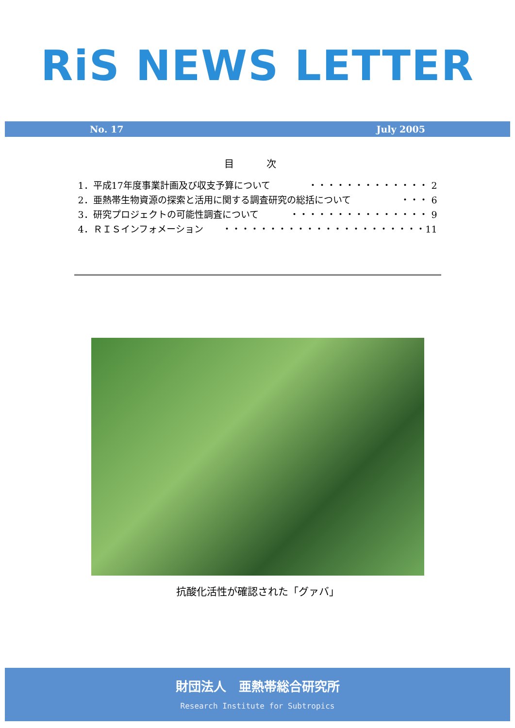RiS NEWS LETTER
No. 17 July 2005
目 次
1．平成17年度事業計画及び収支予算について ・・・・・・・・・・・・・ 2
2．亜熱帯生物資源の探索と活用に関する調査研究の総括について ・・・ 6
3．研究プロジェクトの可能性調査について ・・・・・・・・・・・・・・・ 9
4．ＲＩＳインフォメーション ・・・・・・・・・・・・・・・・・・・・・・11
抗酸化活性が確認された「グァバ」
財団法人　亜熱帯総合研究所
Research Institute for Subtropics